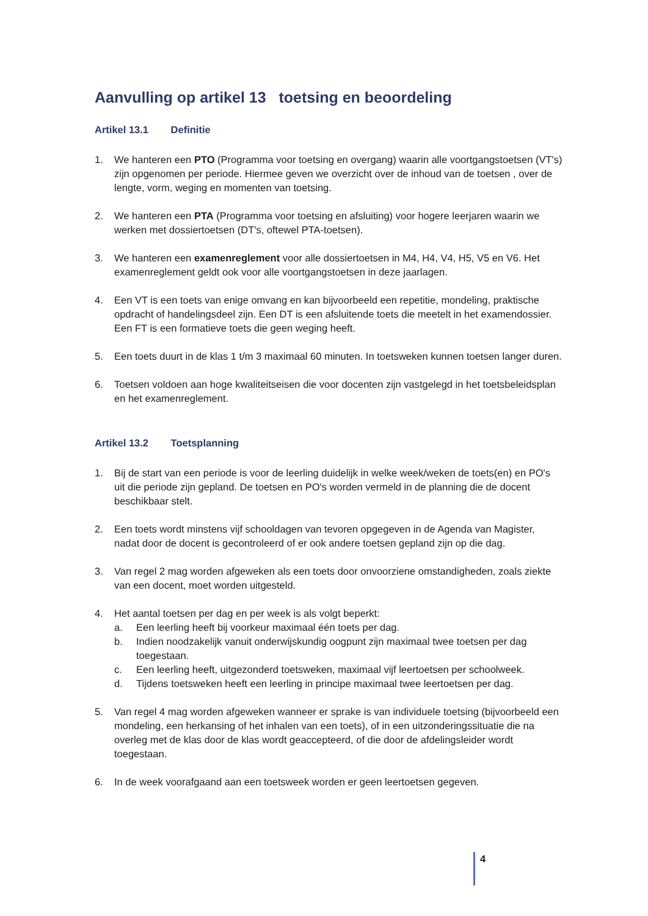Aanvulling op artikel 13 toetsing en beoordeling
Artikel 13.1 Definitie
1. We hanteren een PTO (Programma voor toetsing en overgang) waarin alle voortgangstoetsen (VT's) zijn opgenomen per periode. Hiermee geven we overzicht over de inhoud van de toetsen , over de lengte, vorm, weging en momenten van toetsing.
2. We hanteren een PTA (Programma voor toetsing en afsluiting) voor hogere leerjaren waarin we werken met dossiertoetsen (DT's, oftewel PTA-toetsen).
3. We hanteren een examenreglement voor alle dossiertoetsen in M4, H4, V4, H5, V5 en V6. Het examenreglement geldt ook voor alle voortgangstoetsen in deze jaarlagen.
4. Een VT is een toets van enige omvang en kan bijvoorbeeld een repetitie, mondeling, praktische opdracht of handelingsdeel zijn. Een DT is een afsluitende toets die meetelt in het examendossier. Een FT is een formatieve toets die geen weging heeft.
5. Een toets duurt in de klas 1 t/m 3 maximaal 60 minuten. In toetsweken kunnen toetsen langer duren.
6. Toetsen voldoen aan hoge kwaliteitseisen die voor docenten zijn vastgelegd in het toetsbeleidsplan en het examenreglement.
Artikel 13.2 Toetsplanning
1. Bij de start van een periode is voor de leerling duidelijk in welke week/weken de toets(en) en PO's uit die periode zijn gepland. De toetsen en PO's worden vermeld in de planning die de docent beschikbaar stelt.
2. Een toets wordt minstens vijf schooldagen van tevoren opgegeven in de Agenda van Magister, nadat door de docent is gecontroleerd of er ook andere toetsen gepland zijn op die dag.
3. Van regel 2 mag worden afgeweken als een toets door onvoorziene omstandigheden, zoals ziekte van een docent, moet worden uitgesteld.
4. Het aantal toetsen per dag en per week is als volgt beperkt:
a. Een leerling heeft bij voorkeur maximaal één toets per dag.
b. Indien noodzakelijk vanuit onderwijskundig oogpunt zijn maximaal twee toetsen per dag toegestaan.
c. Een leerling heeft, uitgezonderd toetsweken, maximaal vijf leertoetsen per schoolweek.
d. Tijdens toetsweken heeft een leerling in principe maximaal twee leertoetsen per dag.
5. Van regel 4 mag worden afgeweken wanneer er sprake is van individuele toetsing (bijvoorbeeld een mondeling, een herkansing of het inhalen van een toets), of in een uitzonderingssituatie die na overleg met de klas door de klas wordt geaccepteerd, of die door de afdelingsleider wordt toegestaan.
6. In de week voorafgaand aan een toetsweek worden er geen leertoetsen gegeven.
4